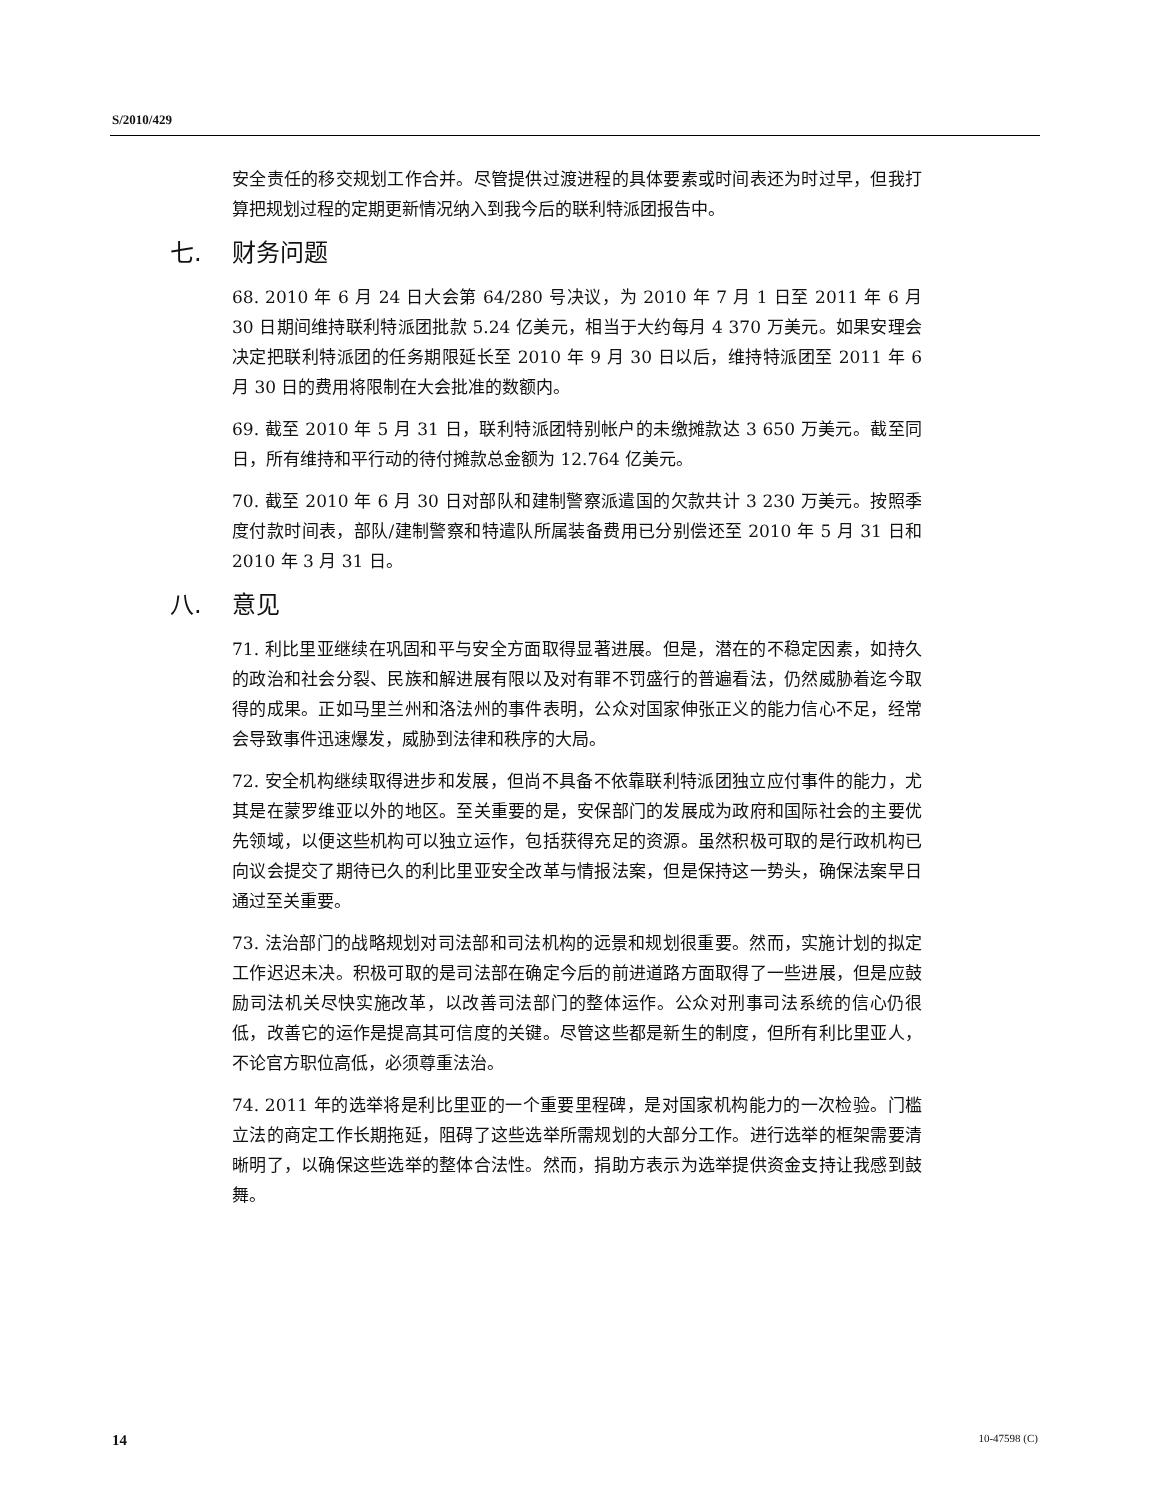S/2010/429
安全责任的移交规划工作合并。尽管提供过渡进程的具体要素或时间表还为时过早，但我打算把规划过程的定期更新情况纳入到我今后的联利特派团报告中。
七. 财务问题
68. 2010 年 6 月 24 日大会第 64/280 号决议，为 2010 年 7 月 1 日至 2011 年 6 月 30 日期间维持联利特派团批款 5.24 亿美元，相当于大约每月 4 370 万美元。如果安理会决定把联利特派团的任务期限延长至 2010 年 9 月 30 日以后，维持特派团至 2011 年 6 月 30 日的费用将限制在大会批准的数额内。
69. 截至 2010 年 5 月 31 日，联利特派团特别帐户的未缴摊款达 3 650 万美元。截至同日，所有维持和平行动的待付摊款总金额为 12.764 亿美元。
70. 截至 2010 年 6 月 30 日对部队和建制警察派遣国的欠款共计 3 230 万美元。按照季度付款时间表，部队/建制警察和特遣队所属装备费用已分别偿还至 2010 年 5 月 31 日和 2010 年 3 月 31 日。
八. 意见
71. 利比里亚继续在巩固和平与安全方面取得显著进展。但是，潜在的不稳定因素，如持久的政治和社会分裂、民族和解进展有限以及对有罪不罚盛行的普遍看法，仍然威胁着迄今取得的成果。正如马里兰州和洛法州的事件表明，公众对国家伸张正义的能力信心不足，经常会导致事件迅速爆发，威胁到法律和秩序的大局。
72. 安全机构继续取得进步和发展，但尚不具备不依靠联利特派团独立应付事件的能力，尤其是在蒙罗维亚以外的地区。至关重要的是，安保部门的发展成为政府和国际社会的主要优先领域，以便这些机构可以独立运作，包括获得充足的资源。虽然积极可取的是行政机构已向议会提交了期待已久的利比里亚安全改革与情报法案，但是保持这一势头，确保法案早日通过至关重要。
73. 法治部门的战略规划对司法部和司法机构的远景和规划很重要。然而，实施计划的拟定工作迟迟未决。积极可取的是司法部在确定今后的前进道路方面取得了一些进展，但是应鼓励司法机关尽快实施改革，以改善司法部门的整体运作。公众对刑事司法系统的信心仍很低，改善它的运作是提高其可信度的关键。尽管这些都是新生的制度，但所有利比里亚人，不论官方职位高低，必须尊重法治。
74. 2011 年的选举将是利比里亚的一个重要里程碑，是对国家机构能力的一次检验。门槛立法的商定工作长期拖延，阻碍了这些选举所需规划的大部分工作。进行选举的框架需要清晰明了，以确保这些选举的整体合法性。然而，捐助方表示为选举提供资金支持让我感到鼓舞。
14 10-47598 (C)